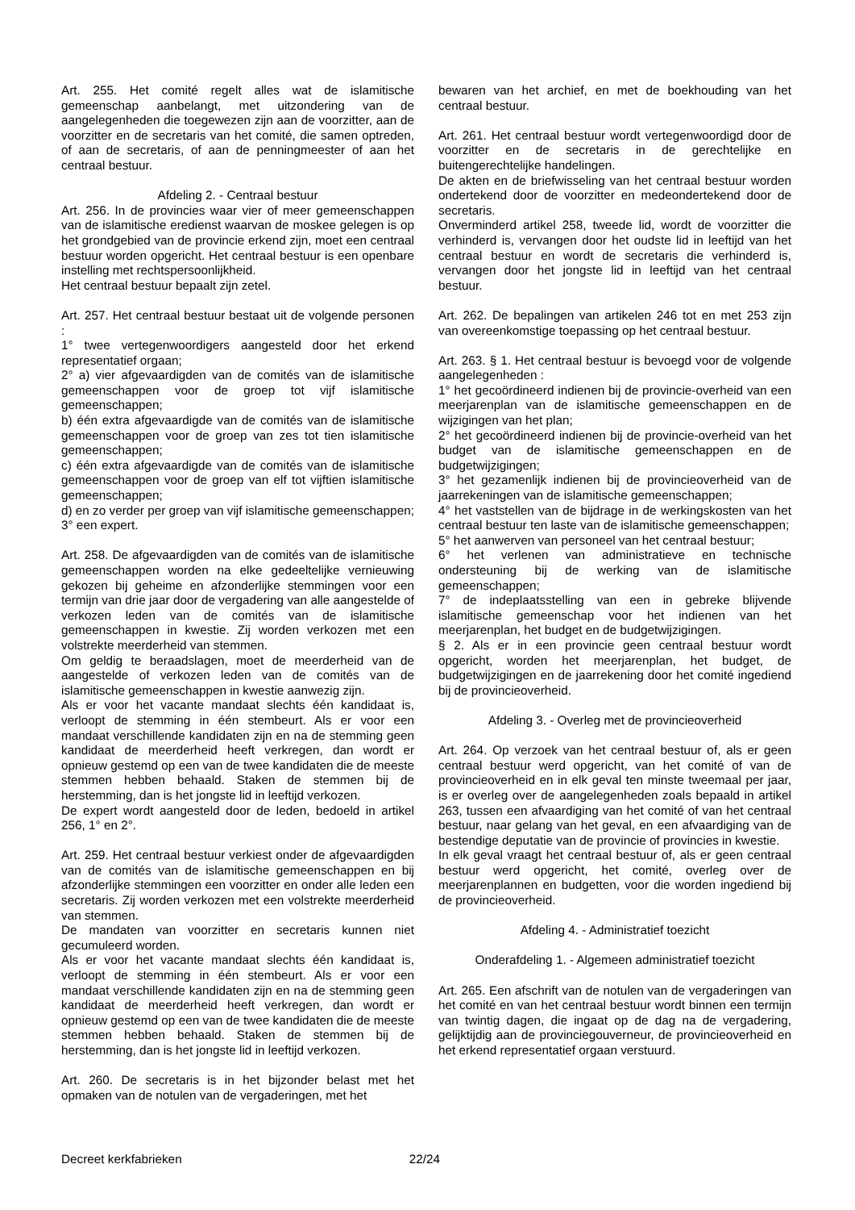Art. 255. Het comité regelt alles wat de islamitische gemeenschap aanbelangt, met uitzondering van de aangelegenheden die toegewezen zijn aan de voorzitter, aan de voorzitter en de secretaris van het comité, die samen optreden, of aan de secretaris, of aan de penningmeester of aan het centraal bestuur.
Afdeling 2. - Centraal bestuur
Art. 256. In de provincies waar vier of meer gemeenschappen van de islamitische eredienst waarvan de moskee gelegen is op het grondgebied van de provincie erkend zijn, moet een centraal bestuur worden opgericht. Het centraal bestuur is een openbare instelling met rechtspersoonlijkheid.
Het centraal bestuur bepaalt zijn zetel.
Art. 257. Het centraal bestuur bestaat uit de volgende personen :
1° twee vertegenwoordigers aangesteld door het erkend representatief orgaan;
2° a) vier afgevaardigden van de comités van de islamitische gemeenschappen voor de groep tot vijf islamitische gemeenschappen;
b) één extra afgevaardigde van de comités van de islamitische gemeenschappen voor de groep van zes tot tien islamitische gemeenschappen;
c) één extra afgevaardigde van de comités van de islamitische gemeenschappen voor de groep van elf tot vijftien islamitische gemeenschappen;
d) en zo verder per groep van vijf islamitische gemeenschappen;
3° een expert.
Art. 258. De afgevaardigden van de comités van de islamitische gemeenschappen worden na elke gedeeltelijke vernieuwing gekozen bij geheime en afzonderlijke stemmingen voor een termijn van drie jaar door de vergadering van alle aangestelde of verkozen leden van de comités van de islamitische gemeenschappen in kwestie. Zij worden verkozen met een volstrekte meerderheid van stemmen.
Om geldig te beraadslagen, moet de meerderheid van de aangestelde of verkozen leden van de comités van de islamitische gemeenschappen in kwestie aanwezig zijn.
Als er voor het vacante mandaat slechts één kandidaat is, verloopt de stemming in één stembeurt. Als er voor een mandaat verschillende kandidaten zijn en na de stemming geen kandidaat de meerderheid heeft verkregen, dan wordt er opnieuw gestemd op een van de twee kandidaten die de meeste stemmen hebben behaald. Staken de stemmen bij de herstemming, dan is het jongste lid in leeftijd verkozen.
De expert wordt aangesteld door de leden, bedoeld in artikel 256, 1° en 2°.
Art. 259. Het centraal bestuur verkiest onder de afgevaardigden van de comités van de islamitische gemeenschappen en bij afzonderlijke stemmingen een voorzitter en onder alle leden een secretaris. Zij worden verkozen met een volstrekte meerderheid van stemmen.
De mandaten van voorzitter en secretaris kunnen niet gecumuleerd worden.
Als er voor het vacante mandaat slechts één kandidaat is, verloopt de stemming in één stembeurt. Als er voor een mandaat verschillende kandidaten zijn en na de stemming geen kandidaat de meerderheid heeft verkregen, dan wordt er opnieuw gestemd op een van de twee kandidaten die de meeste stemmen hebben behaald. Staken de stemmen bij de herstemming, dan is het jongste lid in leeftijd verkozen.
Art. 260. De secretaris is in het bijzonder belast met het opmaken van de notulen van de vergaderingen, met het
bewaren van het archief, en met de boekhouding van het centraal bestuur.
Art. 261. Het centraal bestuur wordt vertegenwoordigd door de voorzitter en de secretaris in de gerechtelijke en buitengerechtelijke handelingen.
De akten en de briefwisseling van het centraal bestuur worden ondertekend door de voorzitter en medeondertekend door de secretaris.
Onverminderd artikel 258, tweede lid, wordt de voorzitter die verhinderd is, vervangen door het oudste lid in leeftijd van het centraal bestuur en wordt de secretaris die verhinderd is, vervangen door het jongste lid in leeftijd van het centraal bestuur.
Art. 262. De bepalingen van artikelen 246 tot en met 253 zijn van overeenkomstige toepassing op het centraal bestuur.
Art. 263. § 1. Het centraal bestuur is bevoegd voor de volgende aangelegenheden :
1° het gecoördineerd indienen bij de provincie-overheid van een meerjarenplan van de islamitische gemeenschappen en de wijzigingen van het plan;
2° het gecoördineerd indienen bij de provincie-overheid van het budget van de islamitische gemeenschappen en de budgetwijzigingen;
3° het gezamenlijk indienen bij de provincieoverheid van de jaarrekeningen van de islamitische gemeenschappen;
4° het vaststellen van de bijdrage in de werkingskosten van het centraal bestuur ten laste van de islamitische gemeenschappen;
5° het aanwerven van personeel van het centraal bestuur;
6° het verlenen van administratieve en technische ondersteuning bij de werking van de islamitische gemeenschappen;
7° de indeplaatsstelling van een in gebreke blijvende islamitische gemeenschap voor het indienen van het meerjarenplan, het budget en de budgetwijzigingen.
§ 2. Als er in een provincie geen centraal bestuur wordt opgericht, worden het meerjarenplan, het budget, de budgetwijzigingen en de jaarrekening door het comité ingediend bij de provincieoverheid.
Afdeling 3. - Overleg met de provincieoverheid
Art. 264. Op verzoek van het centraal bestuur of, als er geen centraal bestuur werd opgericht, van het comité of van de provincieoverheid en in elk geval ten minste tweemaal per jaar, is er overleg over de aangelegenheden zoals bepaald in artikel 263, tussen een afvaardiging van het comité of van het centraal bestuur, naar gelang van het geval, en een afvaardiging van de bestendige deputatie van de provincie of provincies in kwestie.
In elk geval vraagt het centraal bestuur of, als er geen centraal bestuur werd opgericht, het comité, overleg over de meerjarenplannen en budgetten, voor die worden ingediend bij de provincieoverheid.
Afdeling 4. - Administratief toezicht
Onderafdeling 1. - Algemeen administratief toezicht
Art. 265. Een afschrift van de notulen van de vergaderingen van het comité en van het centraal bestuur wordt binnen een termijn van twintig dagen, die ingaat op de dag na de vergadering, gelijktijdig aan de provinciegouverneur, de provincieoverheid en het erkend representatief orgaan verstuurd.
Decreet kerkfabrieken 22/24